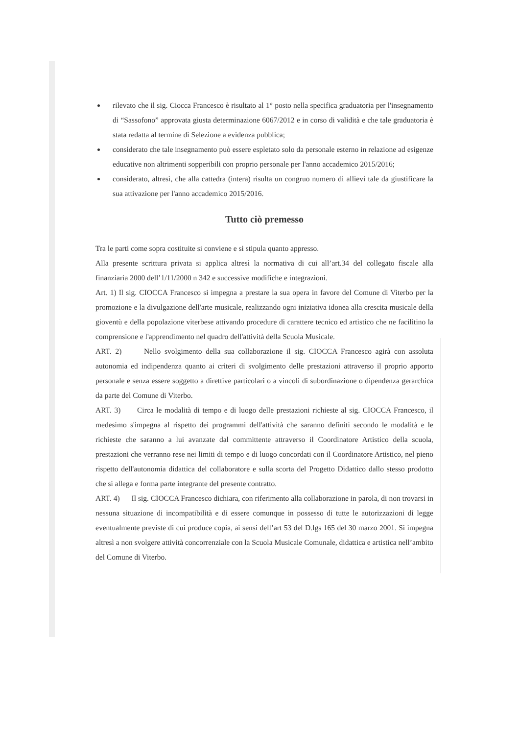rilevato che il sig. Ciocca Francesco è risultato al 1° posto nella specifica graduatoria per l'insegnamento di “Sassofono” approvata giusta determinazione 6067/2012 e in corso di validità e che tale graduatoria è stata redatta al termine di Selezione a evidenza pubblica;
considerato che tale insegnamento può essere espletato solo da personale esterno in relazione ad esigenze educative non altrimenti sopperibili con proprio personale per l'anno accademico 2015/2016;
considerato, altresì, che alla cattedra (intera) risulta un congruo numero di allievi tale da giustificare la sua attivazione per l'anno accademico 2015/2016.
Tutto ciò premesso
Tra le parti come sopra costituite si conviene e si stipula quanto appresso.
Alla presente scrittura privata si applica altresì la normativa di cui all’art.34 del collegato fiscale alla finanziaria 2000 dell’1/11/2000 n 342 e successive modifiche e integrazioni.
Art. 1) Il sig. CIOCCA Francesco si impegna a prestare la sua opera in favore del Comune di Viterbo per la promozione e la divulgazione dell'arte musicale, realizzando ogni iniziativa idonea alla crescita musicale della gioventù e della popolazione viterbese attivando procedure di carattere tecnico ed artistico che ne facilitino la comprensione e l'apprendimento nel quadro dell'attività della Scuola Musicale.
ART. 2) Nello svolgimento della sua collaborazione il sig. CIOCCA Francesco agirà con assoluta autonomia ed indipendenza quanto ai criteri di svolgimento delle prestazioni attraverso il proprio apporto personale e senza essere soggetto a direttive particolari o a vincoli di subordinazione o dipendenza gerarchica da parte del Comune di Viterbo.
ART. 3) Circa le modalità di tempo e di luogo delle prestazioni richieste al sig. CIOCCA Francesco, il medesimo s'impegna al rispetto dei programmi dell'attività che saranno definiti secondo le modalità e le richieste che saranno a lui avanzate dal committente attraverso il Coordinatore Artistico della scuola, prestazioni che verranno rese nei limiti di tempo e di luogo concordati con il Coordinatore Artistico, nel pieno rispetto dell'autonomia didattica del collaboratore e sulla scorta del Progetto Didattico dallo stesso prodotto che si allega e forma parte integrante del presente contratto.
ART. 4) Il sig. CIOCCA Francesco dichiara, con riferimento alla collaborazione in parola, di non trovarsi in nessuna situazione di incompatibilità e di essere comunque in possesso di tutte le autorizzazioni di legge eventualmente previste di cui produce copia, ai sensi dell’art 53 del D.lgs 165 del 30 marzo 2001. Si impegna altresì a non svolgere attività concorrenziale con la Scuola Musicale Comunale, didattica e artistica nell’ambito del Comune di Viterbo.